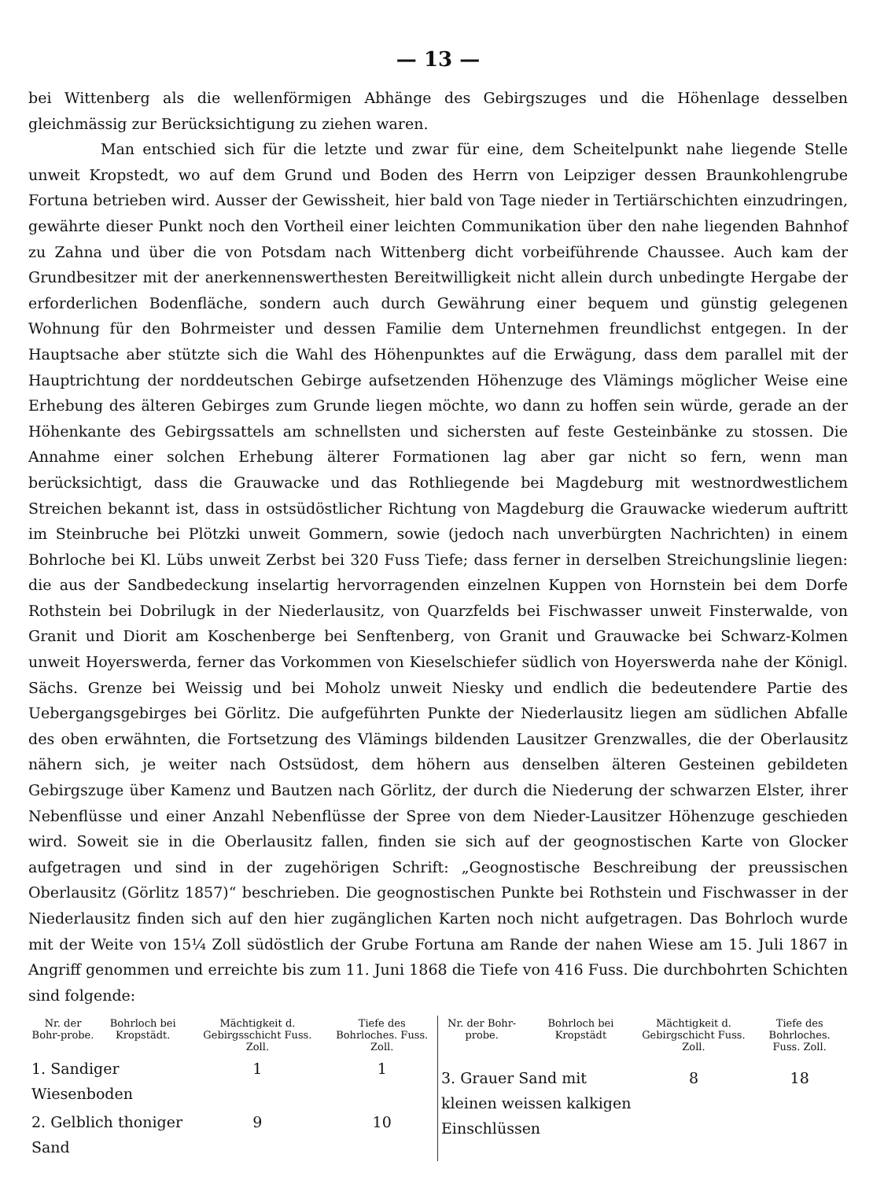— 13 —
bei Wittenberg als die wellenförmigen Abhänge des Gebirgszuges und die Höhenlage desselben gleichmässig zur Berücksichtigung zu ziehen waren.
Man entschied sich für die letzte und zwar für eine, dem Scheitelpunkt nahe liegende Stelle unweit Kropstedt, wo auf dem Grund und Boden des Herrn von Leipziger dessen Braunkohlengrube Fortuna betrieben wird. Ausser der Gewissheit, hier bald von Tage nieder in Tertiärschichten einzudringen, gewährte dieser Punkt noch den Vortheil einer leichten Communikation über den nahe liegenden Bahnhof zu Zahna und über die von Potsdam nach Wittenberg dicht vorbeiführende Chaussee. Auch kam der Grundbesitzer mit der anerkennenswerthesten Bereitwilligkeit nicht allein durch unbedingte Hergabe der erforderlichen Bodenfläche, sondern auch durch Gewährung einer bequem und günstig gelegenen Wohnung für den Bohrmeister und dessen Familie dem Unternehmen freundlichst entgegen. In der Hauptsache aber stützte sich die Wahl des Höhenpunktes auf die Erwägung, dass dem parallel mit der Hauptrichtung der norddeutschen Gebirge aufsetzenden Höhenzuge des Vlämings möglicher Weise eine Erhebung des älteren Gebirges zum Grunde liegen möchte, wo dann zu hoffen sein würde, gerade an der Höhenkante des Gebirgssattels am schnellsten und sichersten auf feste Gesteinbänke zu stossen. Die Annahme einer solchen Erhebung älterer Formationen lag aber gar nicht so fern, wenn man berücksichtigt, dass die Grauwacke und das Rothliegende bei Magdeburg mit westnordwestlichem Streichen bekannt ist, dass in ostsüdöstlicher Richtung von Magdeburg die Grauwacke wiederum auftritt im Steinbruche bei Plötzki unweit Gommern, sowie (jedoch nach unverbürgten Nachrichten) in einem Bohrloche bei Kl. Lübs unweit Zerbst bei 320 Fuss Tiefe; dass ferner in derselben Streichungslinie liegen: die aus der Sandbedeckung inselartig hervorragenden einzelnen Kuppen von Hornstein bei dem Dorfe Rothstein bei Dobrilugk in der Niederlausitz, von Quarzfelds bei Fischwasser unweit Finsterwalde, von Granit und Diorit am Koschenberge bei Senftenberg, von Granit und Grauwacke bei Schwarz-Kolmen unweit Hoyerswerda, ferner das Vorkommen von Kieselschiefer südlich von Hoyerswerda nahe der Königl. Sächs. Grenze bei Weissig und bei Moholz unweit Niesky und endlich die bedeutendere Partie des Uebergangsgebirges bei Görlitz. Die aufgeführten Punkte der Niederlausitz liegen am südlichen Abfalle des oben erwähnten, die Fortsetzung des Vlämings bildenden Lausitzer Grenzwalles, die der Oberlausitz nähern sich, je weiter nach Ostsüdost, dem höhern aus denselben älteren Gesteinen gebildeten Gebirgszuge über Kamenz und Bautzen nach Görlitz, der durch die Niederung der schwarzen Elster, ihrer Nebenflüsse und einer Anzahl Nebenflüsse der Spree von dem Nieder-Lausitzer Höhenzuge geschieden wird. Soweit sie in die Oberlausitz fallen, finden sie sich auf der geognostischen Karte von Glocker aufgetragen und sind in der zugehörigen Schrift: „Geognostische Beschreibung der preussischen Oberlausitz (Görlitz 1857)“ beschrieben. Die geognostischen Punkte bei Rothstein und Fischwasser in der Niederlausitz finden sich auf den hier zugänglichen Karten noch nicht aufgetragen. Das Bohrloch wurde mit der Weite von 15¼ Zoll südöstlich der Grube Fortuna am Rande der nahen Wiese am 15. Juli 1867 in Angriff genommen und erreichte bis zum 11. Juni 1868 die Tiefe von 416 Fuss. Die durchbohrten Schichten sind folgende:
| Nr. der Bohr-probe. | Bohrloch bei Kropstädt. | Mächtigkeit d. Gebirgsschicht Fuss. Zoll. | Tiefe des Bohrloches. Fuss. Zoll. |
| --- | --- | --- | --- |
| 1. Sandiger Wiesenboden | | 1 | 1 |
| 2. Gelblich thoniger Sand | | 9 | 10 |
| Nr. der Bohr-probe. | Bohrloch bei Kropstädt | Mächtigkeit d. Gebirgschicht Fuss. Zoll. | Tiefe des Bohrloches. Fuss. Zoll. |
| --- | --- | --- | --- |
| 3. Grauer Sand mit kleinen weissen kalkigen Einschlüssen | | 8 | 18 |